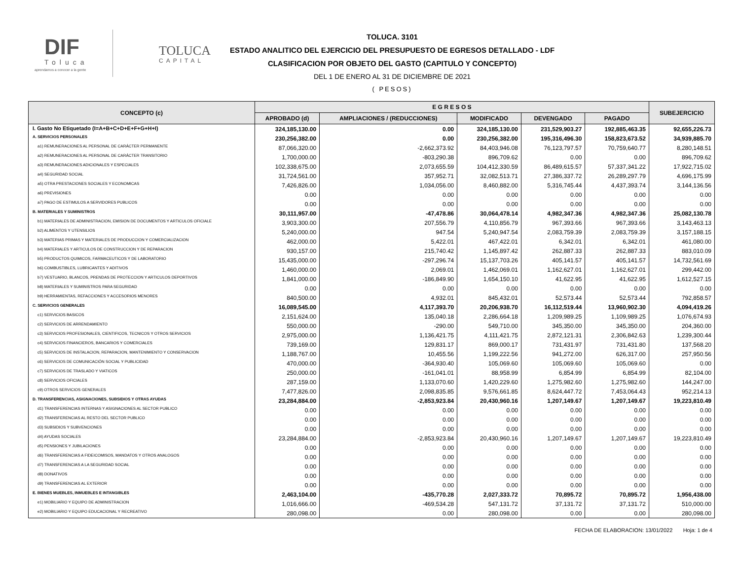DIF
Toluca
aprendamos a conocer a la gente
TOLUCA
CAPITAL
TOLUCA. 3101
ESTADO ANALITICO DEL EJERCICIO DEL PRESUPUESTO DE EGRESOS DETALLADO - LDF
CLASIFICACION POR OBJETO DEL GASTO (CAPITULO Y CONCEPTO)
DEL 1 DE ENERO AL 31 DE DICIEMBRE DE 2021
( PESOS)
| CONCEPTO (c) | E G R E S O S | | | | | SUBEJERCICIO |
| --- | --- | --- | --- | --- | --- | --- |
| | APROBADO (d) | AMPLIACIONES / (REDUCCIONES) | MODIFICADO | DEVENGADO | PAGADO | |
| I. Gasto No Etiquetado (I=A+B+C+D+E+F+G+H+I) | 324,185,130.00 | 0.00 | 324,185,130.00 | 231,529,903.27 | 192,885,463.35 | 92,655,226.73 |
| A. SERVICIOS PERSONALES | 230,256,382.00 | 0.00 | 230,256,382.00 | 195,316,496.30 | 158,823,673.52 | 34,939,885.70 |
| a1) REMUNERACIONES AL PERSONAL DE CARÁCTER PERMANENTE | 87,066,320.00 | -2,662,373.92 | 84,403,946.08 | 76,123,797.57 | 70,759,640.77 | 8,280,148.51 |
| a2) REMUNERACIONES AL PERSONAL DE CARÁCTER TRANSITORIO | 1,700,000.00 | -803,290.38 | 896,709.62 | 0.00 | 0.00 | 896,709.62 |
| a3) REMUNERACIONES ADICIONALES Y ESPECIALES | 102,338,675.00 | 2,073,655.59 | 104,412,330.59 | 86,489,615.57 | 57,337,341.22 | 17,922,715.02 |
| a4) SEGURIDAD SOCIAL | 31,724,561.00 | 357,952.71 | 32,082,513.71 | 27,386,337.72 | 26,289,297.79 | 4,696,175.99 |
| a5) OTRA PRESTACIONES SOCIALES Y ECONOMICAS | 7,426,826.00 | 1,034,056.00 | 8,460,882.00 | 5,316,745.44 | 4,437,393.74 | 3,144,136.56 |
| a6) PREVISIONES | 0.00 | 0.00 | 0.00 | 0.00 | 0.00 | 0.00 |
| a7) PAGO DE ESTIMULOS A SERVIDORES PUBLICOS | 0.00 | 0.00 | 0.00 | 0.00 | 0.00 | 0.00 |
| B. MATERIALES Y SUMINISTROS | 30,111,957.00 | -47,478.86 | 30,064,478.14 | 4,982,347.36 | 4,982,347.36 | 25,082,130.78 |
| b1) MATERIALES DE ADMINISTRACION, EMISION DE DOCUMENTOS Y ARTICULOS OFICIALE | 3,903,300.00 | 207,556.79 | 4,110,856.79 | 967,393.66 | 967,393.66 | 3,143,463.13 |
| b2) ALIMENTOS Y UTENSILIOS | 5,240,000.00 | 947.54 | 5,240,947.54 | 2,083,759.39 | 2,083,759.39 | 3,157,188.15 |
| b3) MATERIAS PRIMAS Y MATERIALES DE PRODUCCION Y COMERCIALIZACION | 462,000.00 | 5,422.01 | 467,422.01 | 6,342.01 | 6,342.01 | 461,080.00 |
| b4) MATERIALES Y ARTICULOS DE CONSTRUCCION Y DE REPARACION | 930,157.00 | 215,740.42 | 1,145,897.42 | 262,887.33 | 262,887.33 | 883,010.09 |
| b5) PRODUCTOS QUIMICOS, FARMACEUTICOS Y DE LABORATORIO | 15,435,000.00 | -297,296.74 | 15,137,703.26 | 405,141.57 | 405,141.57 | 14,732,561.69 |
| b6) COMBUSTIBLES, LUBRICANTES Y ADITIVOS | 1,460,000.00 | 2,069.01 | 1,462,069.01 | 1,162,627.01 | 1,162,627.01 | 299,442.00 |
| b7) VESTUARIO, BLANCOS, PRENDAS DE PROTECCION Y ARTICULOS DEPORTIVOS | 1,841,000.00 | -186,849.90 | 1,654,150.10 | 41,622.95 | 41,622.95 | 1,612,527.15 |
| b8) MATERIALES Y SUMINISTROS PARA SEGURIDAD | 0.00 | 0.00 | 0.00 | 0.00 | 0.00 | 0.00 |
| b9) HERRAMIENTAS, REFACCIONES Y ACCESORIOS MENORES | 840,500.00 | 4,932.01 | 845,432.01 | 52,573.44 | 52,573.44 | 792,858.57 |
| C. SERVICIOS GENERALES | 16,089,545.00 | 4,117,393.70 | 20,206,938.70 | 16,112,519.44 | 13,960,902.30 | 4,094,419.26 |
| c1) SERVICIOS BASICOS | 2,151,624.00 | 135,040.18 | 2,286,664.18 | 1,209,989.25 | 1,109,989.25 | 1,076,674.93 |
| c2) SERVICIOS DE ARRENDAMIENTO | 550,000.00 | -290.00 | 549,710.00 | 345,350.00 | 345,350.00 | 204,360.00 |
| c3) SERVICIOS PROFESIONALES, CIENTIFICOS, TECNICOS Y OTROS SERVICIOS | 2,975,000.00 | 1,136,421.75 | 4,111,421.75 | 2,872,121.31 | 2,306,842.63 | 1,239,300.44 |
| c4) SERVICIOS FINANCIEROS, BANCARIOS Y COMERCIALES | 739,169.00 | 129,831.17 | 869,000.17 | 731,431.97 | 731,431.80 | 137,568.20 |
| c5) SERVICIOS DE INSTALACION, REPARACION, MANTENIMIENTO Y CONSERVACION | 1,188,767.00 | 10,455.56 | 1,199,222.56 | 941,272.00 | 626,317.00 | 257,950.56 |
| c6) SERVICIOS DE COMUNICACIÓN SOCIAL Y PUBLICIDAD | 470,000.00 | -364,930.40 | 105,069.60 | 105,069.60 | 105,069.60 | 0.00 |
| c7) SERVICIOS DE TRASLADO Y VIATICOS | 250,000.00 | -161,041.01 | 88,958.99 | 6,854.99 | 6,854.99 | 82,104.00 |
| c8) SERVICIOS OFICIALES | 287,159.00 | 1,133,070.60 | 1,420,229.60 | 1,275,982.60 | 1,275,982.60 | 144,247.00 |
| c9) OTROS SERVICIOS GENERALES | 7,477,826.00 | 2,098,835.85 | 9,576,661.85 | 8,624,447.72 | 7,453,064.43 | 952,214.13 |
| D. TRANSFERENCIAS, ASIGNACIONES, SUBSIDIOS Y OTRAS AYUDAS | 23,284,884.00 | -2,853,923.84 | 20,430,960.16 | 1,207,149.67 | 1,207,149.67 | 19,223,810.49 |
| d1) TRANSFERENCIAS INTERNAS Y ASIGNACIONES AL SECTOR PUBLICO | 0.00 | 0.00 | 0.00 | 0.00 | 0.00 | 0.00 |
| d2) TRANSFERENCIAS AL RESTO DEL SECTOR PUBLICO | 0.00 | 0.00 | 0.00 | 0.00 | 0.00 | 0.00 |
| d3) SUBSIDIOS Y SUBVENCIONES | 0.00 | 0.00 | 0.00 | 0.00 | 0.00 | 0.00 |
| d4) AYUDAS SOCIALES | 23,284,884.00 | -2,853,923.84 | 20,430,960.16 | 1,207,149.67 | 1,207,149.67 | 19,223,810.49 |
| d5) PENSIONES Y JUBILACIONES | 0.00 | 0.00 | 0.00 | 0.00 | 0.00 | 0.00 |
| d6) TRANSFERENCIAS A FIDEICOMISOS, MANDATOS Y OTROS ANALOGOS | 0.00 | 0.00 | 0.00 | 0.00 | 0.00 | 0.00 |
| d7) TRANSFERENCIAS A LA SEGURIDAD SOCIAL | 0.00 | 0.00 | 0.00 | 0.00 | 0.00 | 0.00 |
| d8) DONATIVOS | 0.00 | 0.00 | 0.00 | 0.00 | 0.00 | 0.00 |
| d9) TRANSFERENCIAS AL EXTERIOR | 0.00 | 0.00 | 0.00 | 0.00 | 0.00 | 0.00 |
| E. BIENES MUEBLES, INMUEBLES E INTANGIBLES | 2,463,104.00 | -435,770.28 | 2,027,333.72 | 70,895.72 | 70,895.72 | 1,956,438.00 |
| e1) MOBILIARIO Y EQUIPO DE ADMINISTRACION | 1,016,666.00 | -469,534.28 | 547,131.72 | 37,131.72 | 37,131.72 | 510,000.00 |
| e2) MOBILIARIO Y EQUIPO EDUCACIONAL Y RECREATIVO | 280,098.00 | 0.00 | 280,098.00 | 0.00 | 0.00 | 280,098.00 |
FECHA DE ELABORACION: 13/01/2022 Hoja: 1 de 4